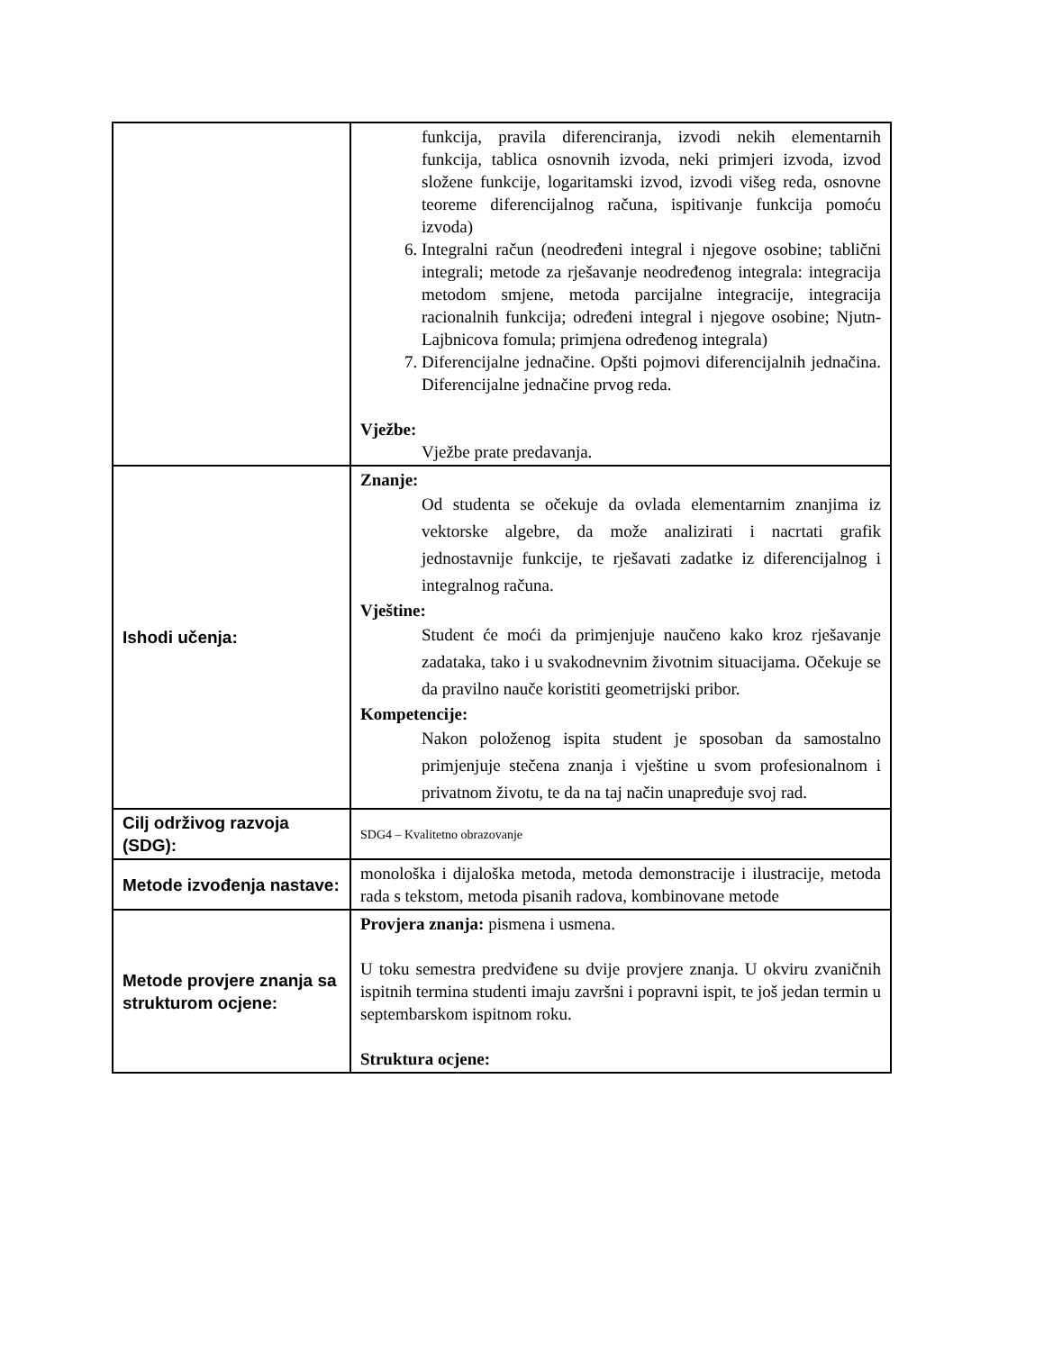| | funkcija, pravila diferenciranja, izvodi nekih elementarnih funkcija, tablica osnovnih izvoda, neki primjeri izvoda, izvod složene funkcije, logaritamski izvod, izvodi višeg reda, osnovne teoreme diferencijalnog računa, ispitivanje funkcija pomoću izvoda) 6. Integralni račun (neodređeni integral i njegove osobine; tablični integrali; metode za rješavanje neodređenog integrala: integracija metodom smjene, metoda parcijalne integracije, integracija racionalnih funkcija; određeni integral i njegove osobine; Njutn-Lajbnicova fomula; primjena određenog integrala) 7. Diferencijalne jednačine. Opšti pojmovi diferencijalnih jednačina. Diferencijalne jednačine prvog reda. Vježbe: Vježbe prate predavanja. |
| Ishodi učenja: | Znanje: Od studenta se očekuje da ovlada elementarnim znanjima iz vektorske algebre, da može analizirati i nacrtati grafik jednostavnije funkcije, te rješavati zadatke iz diferencijalnog i integralnog računa. Vještine: Student će moći da primjenjuje naučeno kako kroz rješavanje zadataka, tako i u svakodnevnim životnim situacijama. Očekuje se da pravilno nauče koristiti geometrijski pribor. Kompetencije: Nakon položenog ispita student je sposoban da samostalno primjenjuje stečena znanja i vještine u svom profesionalnom i privatnom životu, te da na taj način unapređuje svoj rad. |
| Cilj održivog razvoja (SDG): | SDG4 – Kvalitetno obrazovanje |
| Metode izvođenja nastave: | monološka i dijaloška metoda, metoda demonstracije i ilustracije, metoda rada s tekstom, metoda pisanih radova, kombinovane metode |
| Metode provjere znanja sa strukturom ocjene: | Provjera znanja: pismena i usmena. U toku semestra predviđene su dvije provjere znanja. U okviru zvaničnih ispitnih termina studenti imaju završni i popravni ispit, te još jedan termin u septembarskom ispitnom roku. Struktura ocjene: |